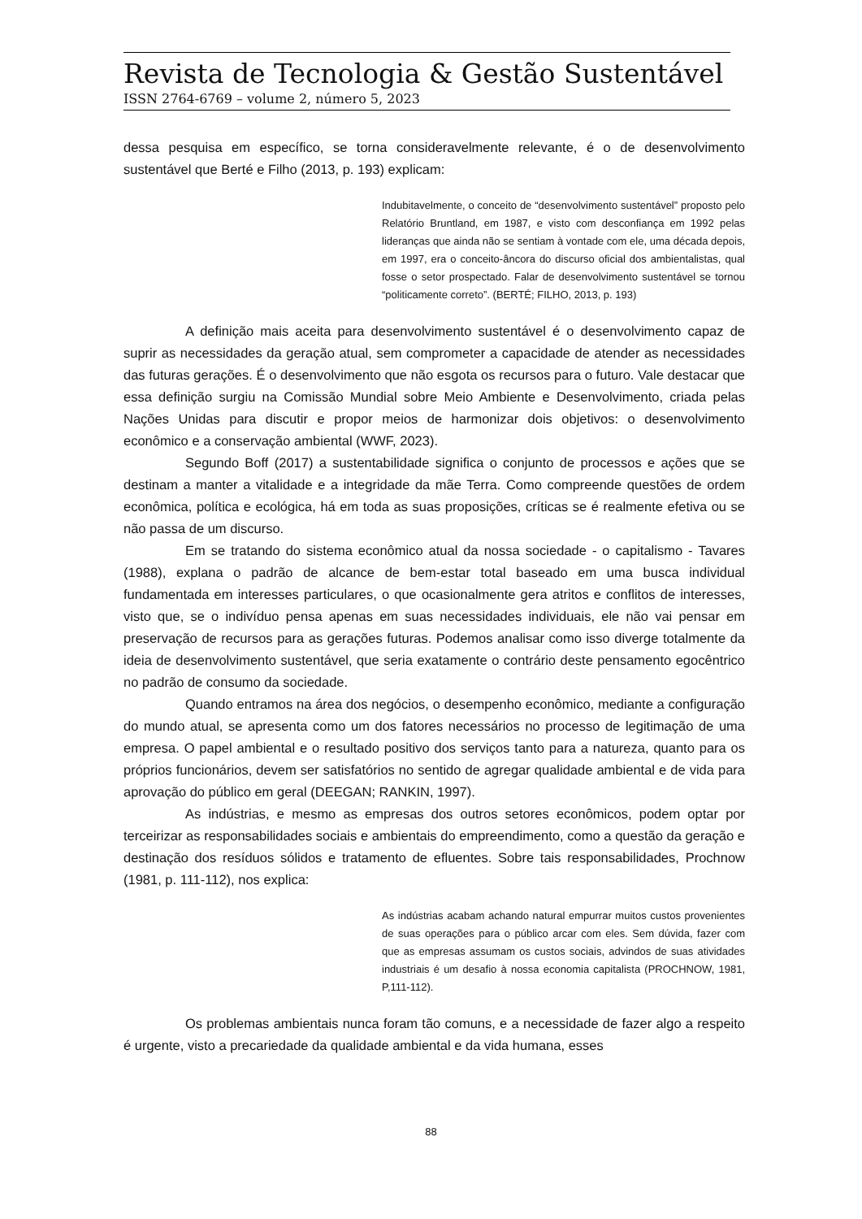Revista de Tecnologia & Gestão Sustentável
ISSN 2764-6769 – volume 2, número 5, 2023
dessa pesquisa em específico, se torna consideravelmente relevante, é o de desenvolvimento sustentável que Berté e Filho (2013, p. 193) explicam:
Indubitavelmente, o conceito de “desenvolvimento sustentável” proposto pelo Relatório Bruntland, em 1987, e visto com desconfiança em 1992 pelas lideranças que ainda não se sentiam à vontade com ele, uma década depois, em 1997, era o conceito-âncora do discurso oficial dos ambientalistas, qual fosse o setor prospectado. Falar de desenvolvimento sustentável se tornou “politicamente correto”. (BERTÉ; FILHO, 2013, p. 193)
A definição mais aceita para desenvolvimento sustentável é o desenvolvimento capaz de suprir as necessidades da geração atual, sem comprometer a capacidade de atender as necessidades das futuras gerações. É o desenvolvimento que não esgota os recursos para o futuro. Vale destacar que essa definição surgiu na Comissão Mundial sobre Meio Ambiente e Desenvolvimento, criada pelas Nações Unidas para discutir e propor meios de harmonizar dois objetivos: o desenvolvimento econômico e a conservação ambiental (WWF, 2023).
Segundo Boff (2017) a sustentabilidade significa o conjunto de processos e ações que se destinam a manter a vitalidade e a integridade da mãe Terra. Como compreende questões de ordem econômica, política e ecológica, há em toda as suas proposições, críticas se é realmente efetiva ou se não passa de um discurso.
Em se tratando do sistema econômico atual da nossa sociedade - o capitalismo - Tavares (1988), explana o padrão de alcance de bem-estar total baseado em uma busca individual fundamentada em interesses particulares, o que ocasionalmente gera atritos e conflitos de interesses, visto que, se o indivíduo pensa apenas em suas necessidades individuais, ele não vai pensar em preservação de recursos para as gerações futuras. Podemos analisar como isso diverge totalmente da ideia de desenvolvimento sustentável, que seria exatamente o contrário deste pensamento egocêntrico no padrão de consumo da sociedade.
Quando entramos na área dos negócios, o desempenho econômico, mediante a configuração do mundo atual, se apresenta como um dos fatores necessários no processo de legitimação de uma empresa. O papel ambiental e o resultado positivo dos serviços tanto para a natureza, quanto para os próprios funcionários, devem ser satisfatórios no sentido de agregar qualidade ambiental e de vida para aprovação do público em geral (DEEGAN; RANKIN, 1997).
As indústrias, e mesmo as empresas dos outros setores econômicos, podem optar por terceirizar as responsabilidades sociais e ambientais do empreendimento, como a questão da geração e destinação dos resíduos sólidos e tratamento de efluentes. Sobre tais responsabilidades, Prochnow (1981, p. 111-112), nos explica:
As indústrias acabam achando natural empurrar muitos custos provenientes de suas operações para o público arcar com eles. Sem dúvida, fazer com que as empresas assumam os custos sociais, advindos de suas atividades industriais é um desafio à nossa economia capitalista (PROCHNOW, 1981, P,111-112).
Os problemas ambientais nunca foram tão comuns, e a necessidade de fazer algo a respeito é urgente, visto a precariedade da qualidade ambiental e da vida humana, esses
88